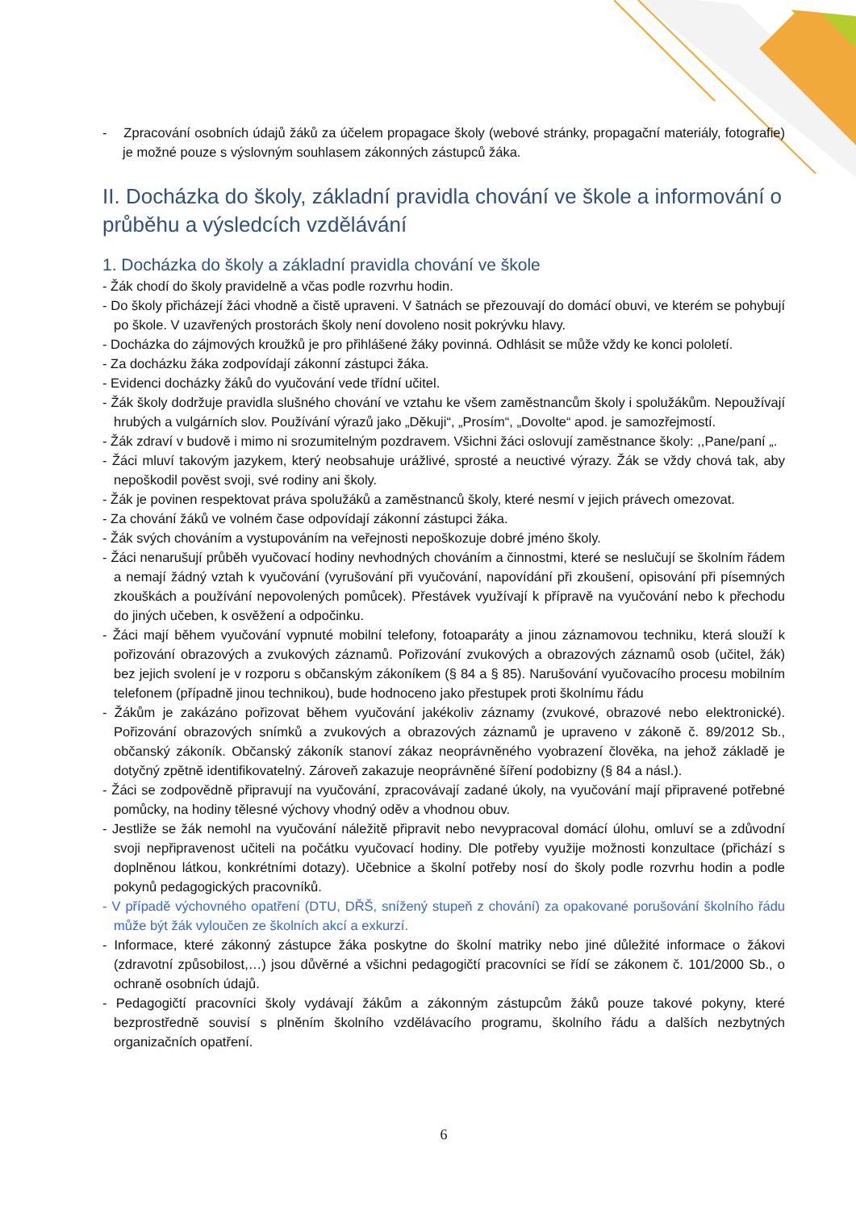- Zpracování osobních údajů žáků za účelem propagace školy (webové stránky, propagační materiály, fotografie) je možné pouze s výslovným souhlasem zákonných zástupců žáka.
II. Docházka do školy, základní pravidla chování ve škole a informování o průběhu a výsledcích vzdělávání
1. Docházka do školy a základní pravidla chování ve škole
- Žák chodí do školy pravidelně a včas podle rozvrhu hodin.
- Do školy přicházejí žáci vhodně a čistě upraveni. V šatnách se přezouvají do domácí obuvi, ve kterém se pohybují po škole. V uzavřených prostorách školy není dovoleno nosit pokrývku hlavy.
- Docházka do zájmových kroužků je pro přihlášené žáky povinná. Odhlásit se může vždy ke konci pololetí.
- Za docházku žáka zodpovídají zákonní zástupci žáka.
- Evidenci docházky žáků do vyučování vede třídní učitel.
- Žák školy dodržuje pravidla slušného chování ve vztahu ke všem zaměstnancům školy i spolužákům. Nepoužívají hrubých a vulgárních slov. Používání výrazů jako „Děkuji“, „Prosím“, „Dovolte“ apod. je samozřejmostí.
- Žák zdraví v budově i mimo ni srozumitelným pozdravem. Všichni žáci oslovují zaměstnance školy: ,,Pane/paní „.
- Žáci mluví takovým jazykem, který neobsahuje urážlivé, sprosté a neuctivé výrazy. Žák se vždy chová tak, aby nepoškodil pověst svoji, své rodiny ani školy.
- Žák je povinen respektovat práva spolužáků a zaměstnanců školy, které nesmí v jejich právech omezovat.
- Za chování žáků ve volném čase odpovídají zákonní zástupci žáka.
- Žák svých chováním a vystupováním na veřejnosti nepoškozuje dobré jméno školy.
- Žáci nenarušují průběh vyučovací hodiny nevhodných chováním a činnostmi, které se neslučují se školním řádem a nemají žádný vztah k vyučování (vyrušování při vyučování, napovídání při zkoušení, opisování při písemných zkouškách a používání nepovolených pomůcek). Přestávek využívají k přípravě na vyučování nebo k přechodu do jiných učeben, k osvěžení a odpočinku.
- Žáci mají během vyučování vypnuté mobilní telefony, fotoaparáty a jinou záznamovou techniku, která slouží k pořizování obrazových a zvukových záznamů. Pořizování zvukových a obrazových záznamů osob (učitel, žák) bez jejich svolení je v rozporu s občanským zákoníkem (§ 84 a § 85). Narušování vyučovacího procesu mobilním telefonem (případně jinou technikou), bude hodnoceno jako přestupek proti školnímu řádu
- Žákům je zakázáno pořizovat během vyučování jakékoliv záznamy (zvukové, obrazové nebo elektronické). Pořizování obrazových snímků a zvukových a obrazových záznamů je upraveno v zákoně č. 89/2012 Sb., občanský zákoník. Občanský zákoník stanoví zákaz neoprávněného vyobrazení člověka, na jehož základě je dotyčný zpětně identifikovatelný. Zároveň zakazuje neoprávněné šíření podobizny (§ 84 a násl.).
- Žáci se zodpovědně připravují na vyučování, zpracovávají zadané úkoly, na vyučování mají připravené potřebné pomůcky, na hodiny tělesné výchovy vhodný oděv a vhodnou obuv.
- Jestliže se žák nemohl na vyučování náležitě připravit nebo nevypracoval domácí úlohu, omluví se a zdůvodní svoji nepřipravenost učiteli na počátku vyučovací hodiny. Dle potřeby využije možnosti konzultace (přichází s doplněnou látkou, konkrétními dotazy). Učebnice a školní potřeby nosí do školy podle rozvrhu hodin a podle pokynů pedagogických pracovníků.
- V případě výchovného opatření (DTU, DŘŠ, snížený stupeň z chování) za opakované porušování školního řádu může být žák vyloučen ze školních akcí a exkurzí.
- Informace, které zákonný zástupce žáka poskytne do školní matriky nebo jiné důležité informace o žákovi (zdravotní způsobilost,…) jsou důvěrné a všichni pedagogičtí pracovníci se řídí se zákonem č. 101/2000 Sb., o ochraně osobních údajů.
- Pedagogičtí pracovníci školy vydávají žákům a zákonným zástupcům žáků pouze takové pokyny, které bezprostředně souvisí s plněním školního vzdělávacího programu, školního řádu a dalších nezbytných organizačních opatření.
6